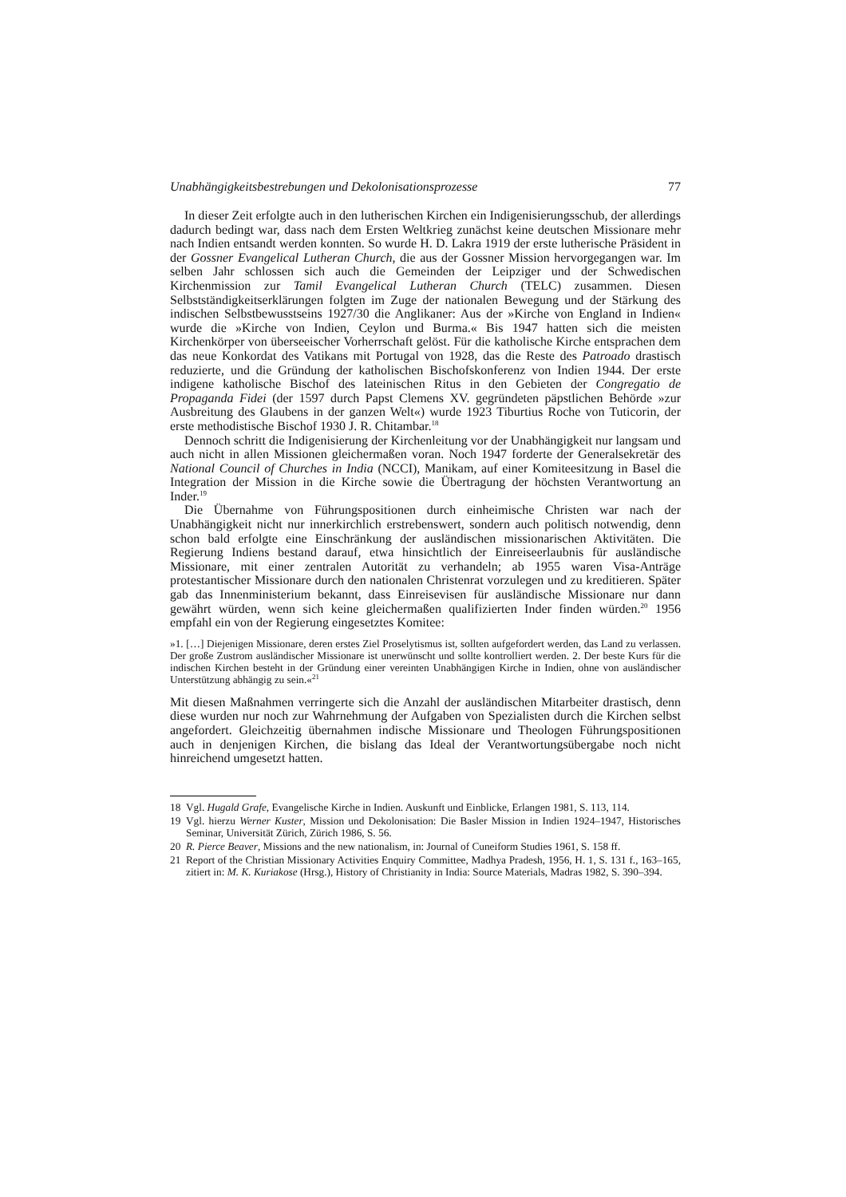Unabhängigkeitsbestrebungen und Dekolonisationsprozesse 77
In dieser Zeit erfolgte auch in den lutherischen Kirchen ein Indigenisierungsschub, der allerdings dadurch bedingt war, dass nach dem Ersten Weltkrieg zunächst keine deutschen Missionare mehr nach Indien entsandt werden konnten. So wurde H. D. Lakra 1919 der erste lutherische Präsident in der Gossner Evangelical Lutheran Church, die aus der Gossner Mission hervorgegangen war. Im selben Jahr schlossen sich auch die Gemeinden der Leipziger und der Schwedischen Kirchenmission zur Tamil Evangelical Lutheran Church (TELC) zusammen. Diesen Selbstständigkeitserklärungen folgten im Zuge der nationalen Bewegung und der Stärkung des indischen Selbstbewusstseins 1927/30 die Anglikaner: Aus der »Kirche von England in Indien« wurde die »Kirche von Indien, Ceylon und Burma.« Bis 1947 hatten sich die meisten Kirchenkörper von überseeischer Vorherrschaft gelöst. Für die katholische Kirche entsprachen dem das neue Konkordat des Vatikans mit Portugal von 1928, das die Reste des Patroado drastisch reduzierte, und die Gründung der katholischen Bischofskonferenz von Indien 1944. Der erste indigene katholische Bischof des lateinischen Ritus in den Gebieten der Congregatio de Propaganda Fidei (der 1597 durch Papst Clemens XV. gegründeten päpstlichen Behörde »zur Ausbreitung des Glaubens in der ganzen Welt«) wurde 1923 Tiburtius Roche von Tuticorin, der erste methodistische Bischof 1930 J. R. Chitambar.<sup>18</sup>
Dennoch schritt die Indigenisierung der Kirchenleitung vor der Unabhängigkeit nur langsam und auch nicht in allen Missionen gleichermaßen voran. Noch 1947 forderte der Generalsekretär des National Council of Churches in India (NCCI), Manikam, auf einer Komiteesitzung in Basel die Integration der Mission in die Kirche sowie die Übertragung der höchsten Verantwortung an Inder.<sup>19</sup>
Die Übernahme von Führungspositionen durch einheimische Christen war nach der Unabhängigkeit nicht nur innerkirchlich erstrebenswert, sondern auch politisch notwendig, denn schon bald erfolgte eine Einschränkung der ausländischen missionarischen Aktivitäten. Die Regierung Indiens bestand darauf, etwa hinsichtlich der Einreiseerlaubnis für ausländische Missionare, mit einer zentralen Autorität zu verhandeln; ab 1955 waren Visa-Anträge protestantischer Missionare durch den nationalen Christenrat vorzulegen und zu kreditieren. Später gab das Innenministerium bekannt, dass Einreisevisen für ausländische Missionare nur dann gewährt würden, wenn sich keine gleichermaßen qualifizierten Inder finden würden.<sup>20</sup> 1956 empfahl ein von der Regierung eingesetztes Komitee:
»1. […] Diejenigen Missionare, deren erstes Ziel Proselytismus ist, sollten aufgefordert werden, das Land zu verlassen. Der große Zustrom ausländischer Missionare ist unerwünscht und sollte kontrolliert werden. 2. Der beste Kurs für die indischen Kirchen besteht in der Gründung einer vereinten Unabhängigen Kirche in Indien, ohne von ausländischer Unterstützung abhängig zu sein.«<sup>21</sup>
Mit diesen Maßnahmen verringerte sich die Anzahl der ausländischen Mitarbeiter drastisch, denn diese wurden nur noch zur Wahrnehmung der Aufgaben von Spezialisten durch die Kirchen selbst angefordert. Gleichzeitig übernahmen indische Missionare und Theologen Führungspositionen auch in denjenigen Kirchen, die bislang das Ideal der Verantwortungsübergabe noch nicht hinreichend umgesetzt hatten.
18 Vgl. Hugald Grafe, Evangelische Kirche in Indien. Auskunft und Einblicke, Erlangen 1981, S. 113, 114.
19 Vgl. hierzu Werner Kuster, Mission und Dekolonisation: Die Basler Mission in Indien 1924–1947, Historisches Seminar, Universität Zürich, Zürich 1986, S. 56.
20 R. Pierce Beaver, Missions and the new nationalism, in: Journal of Cuneiform Studies 1961, S. 158 ff.
21 Report of the Christian Missionary Activities Enquiry Committee, Madhya Pradesh, 1956, H. 1, S. 131 f., 163–165, zitiert in: M. K. Kuriakose (Hrsg.), History of Christianity in India: Source Materials, Madras 1982, S. 390–394.